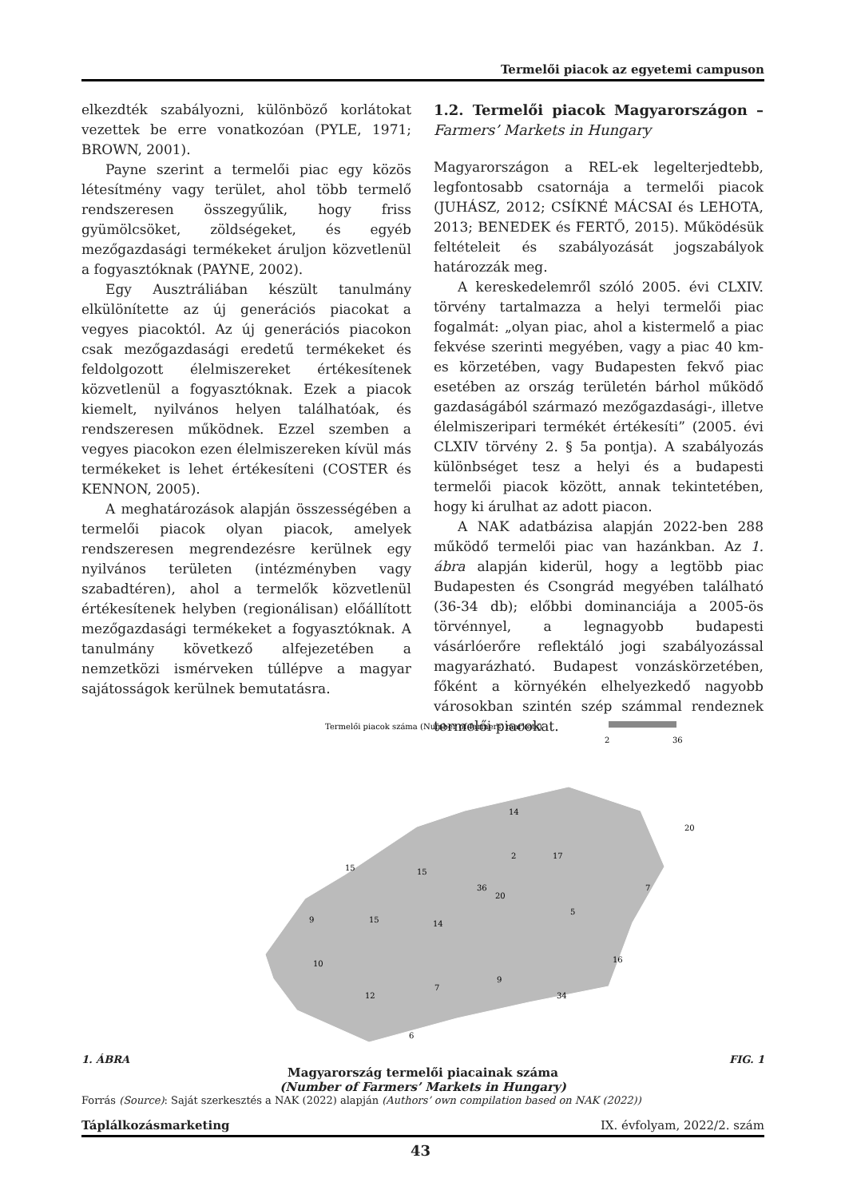Termelői piacok az egyetemi campuson
elkezdték szabályozni, különböző korlátokat vezettek be erre vonatkozóan (PYLE, 1971; BROWN, 2001).
Payne szerint a termelői piac egy közös létesítmény vagy terület, ahol több termelő rendszeresen összegyűlik, hogy friss gyümölcsöket, zöldségeket, és egyéb mezőgazdasági termékeket áruljon közvetlenül a fogyasztóknak (PAYNE, 2002).
Egy Ausztráliában készült tanulmány elkülönítette az új generációs piacokat a vegyes piacoktól. Az új generációs piacokon csak mezőgazdasági eredetű termékeket és feldolgozott élelmiszereket értékesítenek közvetlenül a fogyasztóknak. Ezek a piacok kiemelt, nyilvános helyen találhatóak, és rendszeresen működnek. Ezzel szemben a vegyes piacokon ezen élelmiszereken kívül más termékeket is lehet értékesíteni (COSTER és KENNON, 2005).
A meghatározások alapján összességében a termelői piacok olyan piacok, amelyek rendszeresen megrendezésre kerülnek egy nyilvános területen (intézményben vagy szabadtéren), ahol a termelők közvetlenül értékesítenek helyben (regionálisan) előállított mezőgazdasági termékeket a fogyasztóknak. A tanulmány következő alfejezetében a nemzetközi ismérveken túllépve a magyar sajátosságok kerülnek bemutatásra.
1.2. Termelői piacok Magyarországon – Farmers’ Markets in Hungary
Magyarországon a REL-ek legelterjedtebb, legfontosabb csatornája a termelői piacok (JUHÁSZ, 2012; CSÍKNÉ MÁCSAI és LEHOTA, 2013; BENEDEK és FERTŐ, 2015). Működésük feltételeit és szabályozását jogszabályok határozzák meg.
A kereskedelemről szóló 2005. évi CLXIV. törvény tartalmazza a helyi termelői piac fogalmát: „olyan piac, ahol a kistermelő a piac fekvése szerinti megyében, vagy a piac 40 km-es körzetében, vagy Budapesten fekvő piac esetében az ország területén bárhol működő gazdaságából származó mezőgazdasági-, illetve élelmiszeripari termékét értékesíti” (2005. évi CLXIV törvény 2. § 5a pontja). A szabályozás különbséget tesz a helyi és a budapesti termelői piacok között, annak tekintetében, hogy ki árulhat az adott piacon.
A NAK adatbázisa alapján 2022-ben 288 működő termelői piac van hazánkban. Az 1. ábra alapján kiderül, hogy a legtöbb piac Budapesten és Csongrád megyében található (36-34 db); előbbi dominanciája a 2005-ös törvénnyel, a legnagyobb budapesti vásárlóerőre reflektáló jogi szabályozással magyarázható. Budapest vonzáskörzetében, főként a környékén elhelyezkedő nagyobb városokban szintén szép számmal rendeznek termelői piacokat.
Termelői piacok száma (Number of farmers' markets)
2
36
14
20
2
17
15
15
36
20
7
9
15
14
5
10
16
9
7
12
34
6
1. ÁBRA FIG. 1
Magyarország termelői piacainak száma
(Number of Farmers’ Markets in Hungary)
Forrás (Source): Saját szerkesztés a NAK (2022) alapján (Authors’ own compilation based on NAK (2022))
Táplálkozásmarketing IX. évfolyam, 2022/2. szám
43